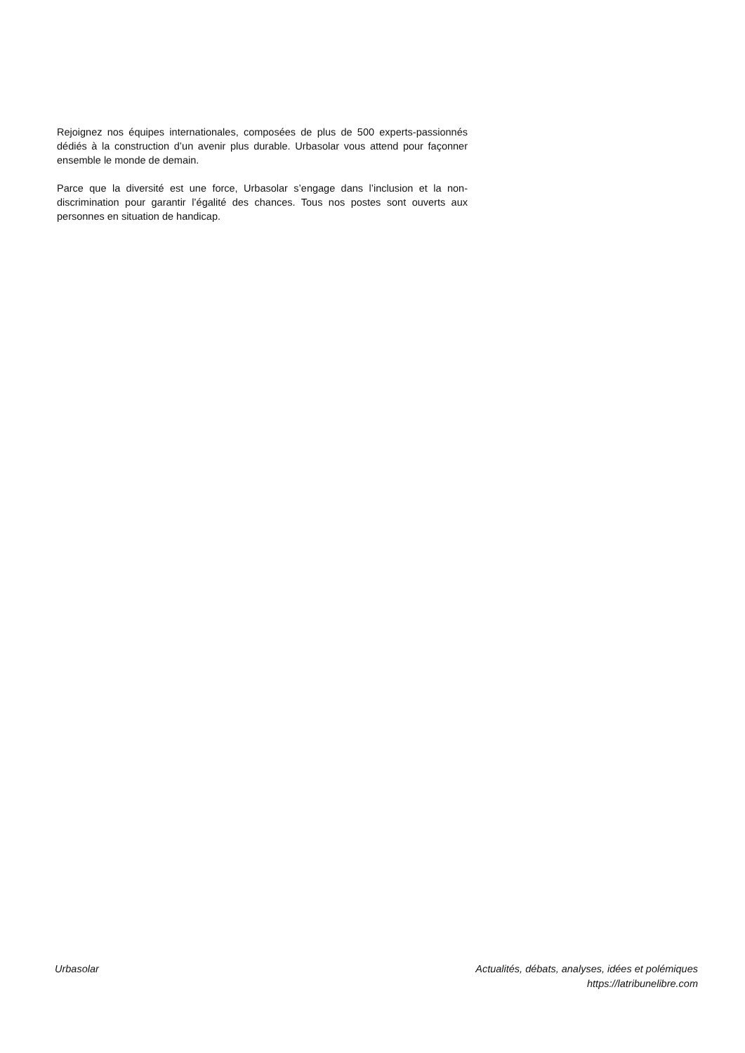Rejoignez nos équipes internationales, composées de plus de 500 experts-passionnés dédiés à la construction d’un avenir plus durable. Urbasolar vous attend pour façonner ensemble le monde de demain.
Parce que la diversité est une force, Urbasolar s’engage dans l’inclusion et la non-discrimination pour garantir l’égalité des chances. Tous nos postes sont ouverts aux personnes en situation de handicap.
Urbasolar Actualités, débats, analyses, idées et polémiques
https://latribunelibre.com